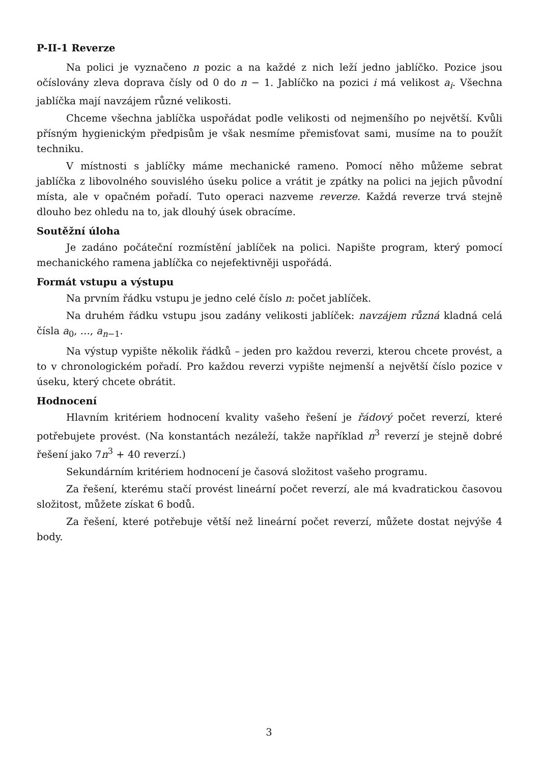P-II-1 Reverze
Na polici je vyznačeno n pozic a na každé z nich leží jedno jablíčko. Pozice jsou očíslovány zleva doprava čísly od 0 do n − 1. Jablíčko na pozici i má velikost a<sub>i</sub>. Všechna jablíčka mají navzájem různé velikosti.
Chceme všechna jablíčka uspořádat podle velikosti od nejmenšího po největší. Kvůli přísným hygienickým předpisům je však nesmíme přemisťovat sami, musíme na to použít techniku.
V místnosti s jablíčky máme mechanické rameno. Pomocí něho můžeme sebrat jablíčka z libovolného souvislého úseku police a vrátit je zpátky na polici na jejich původní místa, ale v opačném pořadí. Tuto operaci nazveme reverze. Každá reverze trvá stejně dlouho bez ohledu na to, jak dlouhý úsek obracíme.
Soutěžní úloha
Je zadáno počáteční rozmístění jablíček na polici. Napište program, který pomocí mechanického ramena jablíčka co nejefektivněji uspořádá.
Formát vstupu a výstupu
Na prvním řádku vstupu je jedno celé číslo n: počet jablíček.
Na druhém řádku vstupu jsou zadány velikosti jablíček: navzájem různá kladná celá čísla a<sub>0</sub>, …, a<sub>n−1</sub>.
Na výstup vypište několik řádků – jeden pro každou reverzi, kterou chcete provést, a to v chronologickém pořadí. Pro každou reverzi vypište nejmenší a největší číslo pozice v úseku, který chcete obrátit.
Hodnocení
Hlavním kritériem hodnocení kvality vašeho řešení je řádový počet reverzí, které potřebujete provést. (Na konstantách nezáleží, takže například n<sup>3</sup> reverzí je stejně dobré řešení jako 7n<sup>3</sup> + 40 reverzí.)
Sekundárním kritériem hodnocení je časová složitost vašeho programu.
Za řešení, kterému stačí provést lineární počet reverzí, ale má kvadratickou časovou složitost, můžete získat 6 bodů.
Za řešení, které potřebuje větší než lineární počet reverzí, můžete dostat nejvýše 4 body.
3